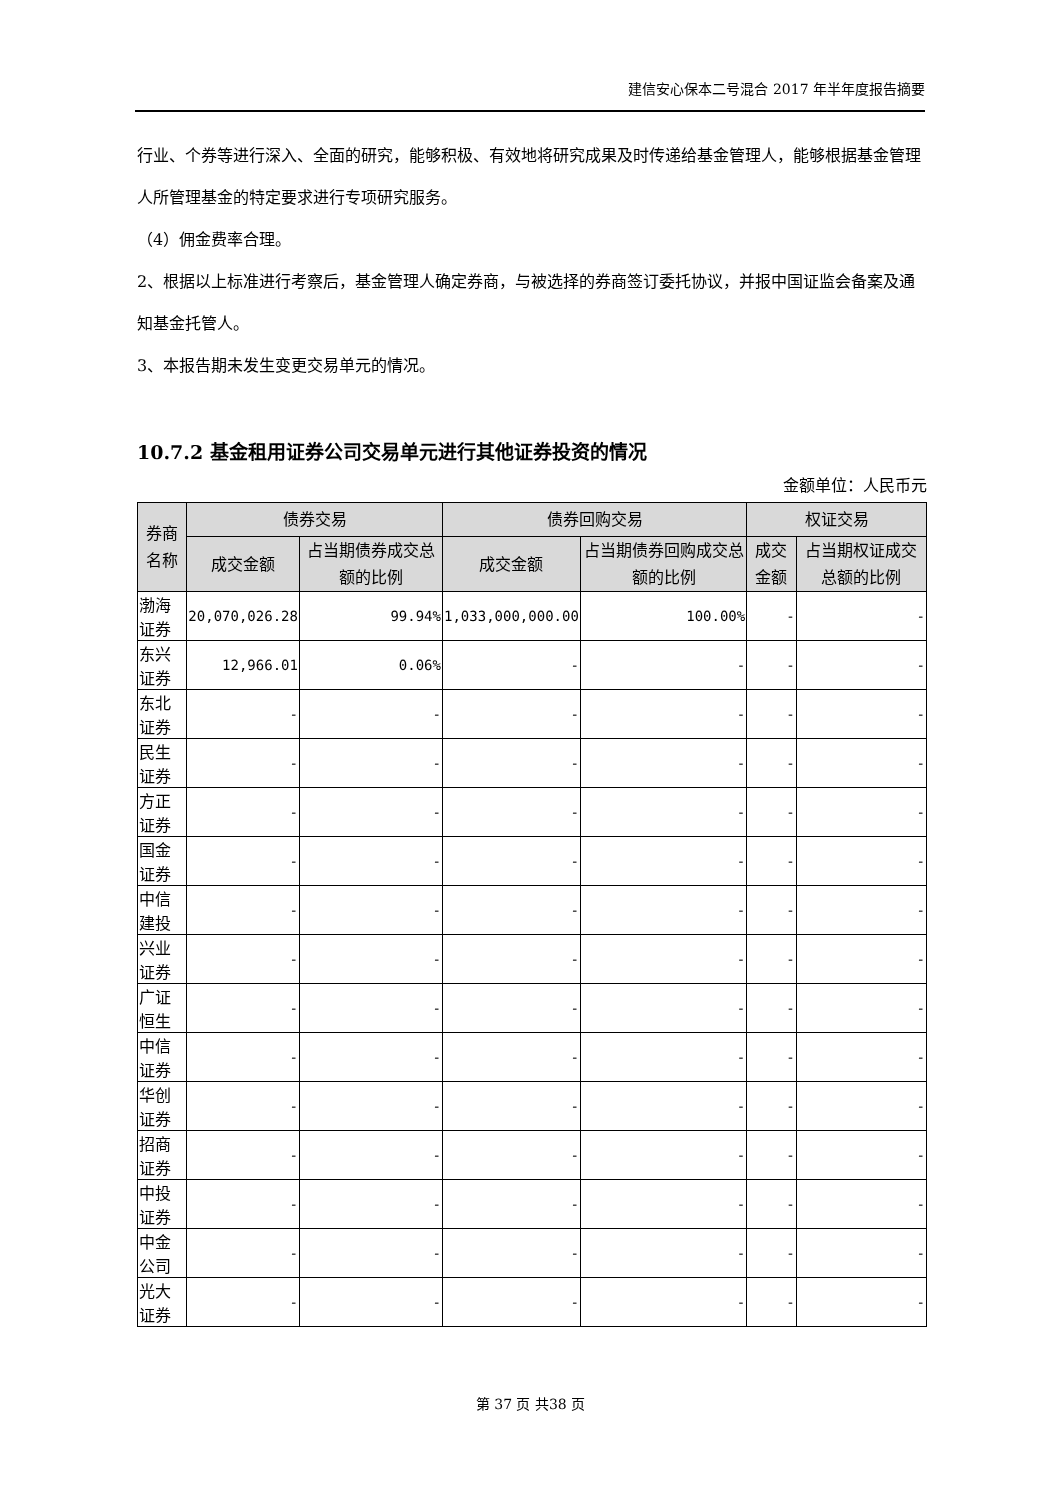建信安心保本二号混合 2017 年半年度报告摘要
行业、个券等进行深入、全面的研究，能够积极、有效地将研究成果及时传递给基金管理人，能够根据基金管理人所管理基金的特定要求进行专项研究服务。
（4）佣金费率合理。
2、根据以上标准进行考察后，基金管理人确定券商，与被选择的券商签订委托协议，并报中国证监会备案及通知基金托管人。
3、本报告期未发生变更交易单元的情况。
10.7.2 基金租用证券公司交易单元进行其他证券投资的情况
金额单位：人民币元
| 券商名称 | 债券交易 | | 债券回购交易 | | 权证交易 | |
| --- | --- | --- | --- | --- | --- | --- |
| | 成交金额 | 占当期债券成交总额的比例 | 成交金额 | 占当期债券回购成交总额的比例 | 成交金额 | 占当期权证成交总额的比例 |
| 渤海证券 | 20,070,026.28 | 99.94% | 1,033,000,000.00 | 100.00% | - | - |
| 东兴证券 | 12,966.01 | 0.06% | - | - | - | - |
| 东北证券 | - | - | - | - | - | - |
| 民生证券 | - | - | - | - | - | - |
| 方正证券 | - | - | - | - | - | - |
| 国金证券 | - | - | - | - | - | - |
| 中信建投 | - | - | - | - | - | - |
| 兴业证券 | - | - | - | - | - | - |
| 广证恒生 | - | - | - | - | - | - |
| 中信证券 | - | - | - | - | - | - |
| 华创证券 | - | - | - | - | - | - |
| 招商证券 | - | - | - | - | - | - |
| 中投证券 | - | - | - | - | - | - |
| 中金公司 | - | - | - | - | - | - |
| 光大证券 | - | - | - | - | - | - |
第 37 页 共38 页